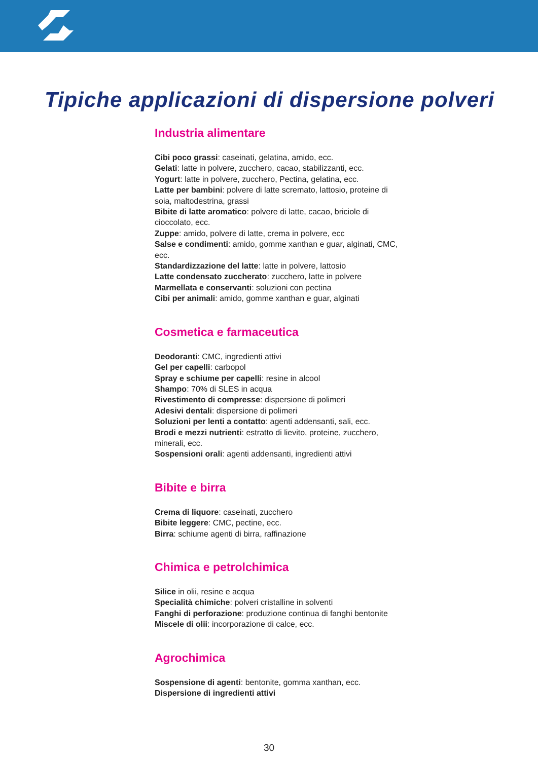Tipiche applicazioni di dispersione polveri
Industria alimentare
Cibi poco grassi: caseinati, gelatina, amido, ecc.
Gelati: latte in polvere, zucchero, cacao, stabilizzanti, ecc.
Yogurt: latte in polvere, zucchero, Pectina, gelatina, ecc.
Latte per bambini: polvere di latte scremato, lattosio, proteine di soia, maltodestrina, grassi
Bibite di latte aromatico: polvere di latte, cacao, briciole di cioccolato, ecc.
Zuppe: amido, polvere di latte, crema in polvere, ecc
Salse e condimenti: amido, gomme xanthan e guar, alginati, CMC, ecc.
Standardizzazione del latte: latte in polvere, lattosio
Latte condensato zuccherato: zucchero, latte in polvere
Marmellata e conservanti: soluzioni con pectina
Cibi per animali: amido, gomme xanthan e guar, alginati
Cosmetica e farmaceutica
Deodoranti: CMC, ingredienti attivi
Gel per capelli: carbopol
Spray e schiume per capelli: resine in alcool
Shampo: 70% di SLES in acqua
Rivestimento di compresse: dispersione di polimeri
Adesivi dentali: dispersione di polimeri
Soluzioni per lenti a contatto: agenti addensanti, sali, ecc.
Brodi e mezzi nutrienti: estratto di lievito, proteine, zucchero, minerali, ecc.
Sospensioni orali: agenti addensanti, ingredienti attivi
Bibite e birra
Crema di liquore: caseinati, zucchero
Bibite leggere: CMC, pectine, ecc.
Birra: schiume agenti di birra, raffinazione
Chimica e petrolchimica
Silice in olii, resine e acqua
Specialità chimiche: polveri cristalline in solventi
Fanghi di perforazione: produzione continua di fanghi bentonite
Miscele di olii: incorporazione di calce, ecc.
Agrochimica
Sospensione di agenti: bentonite, gomma xanthan, ecc.
Dispersione di ingredienti attivi
30